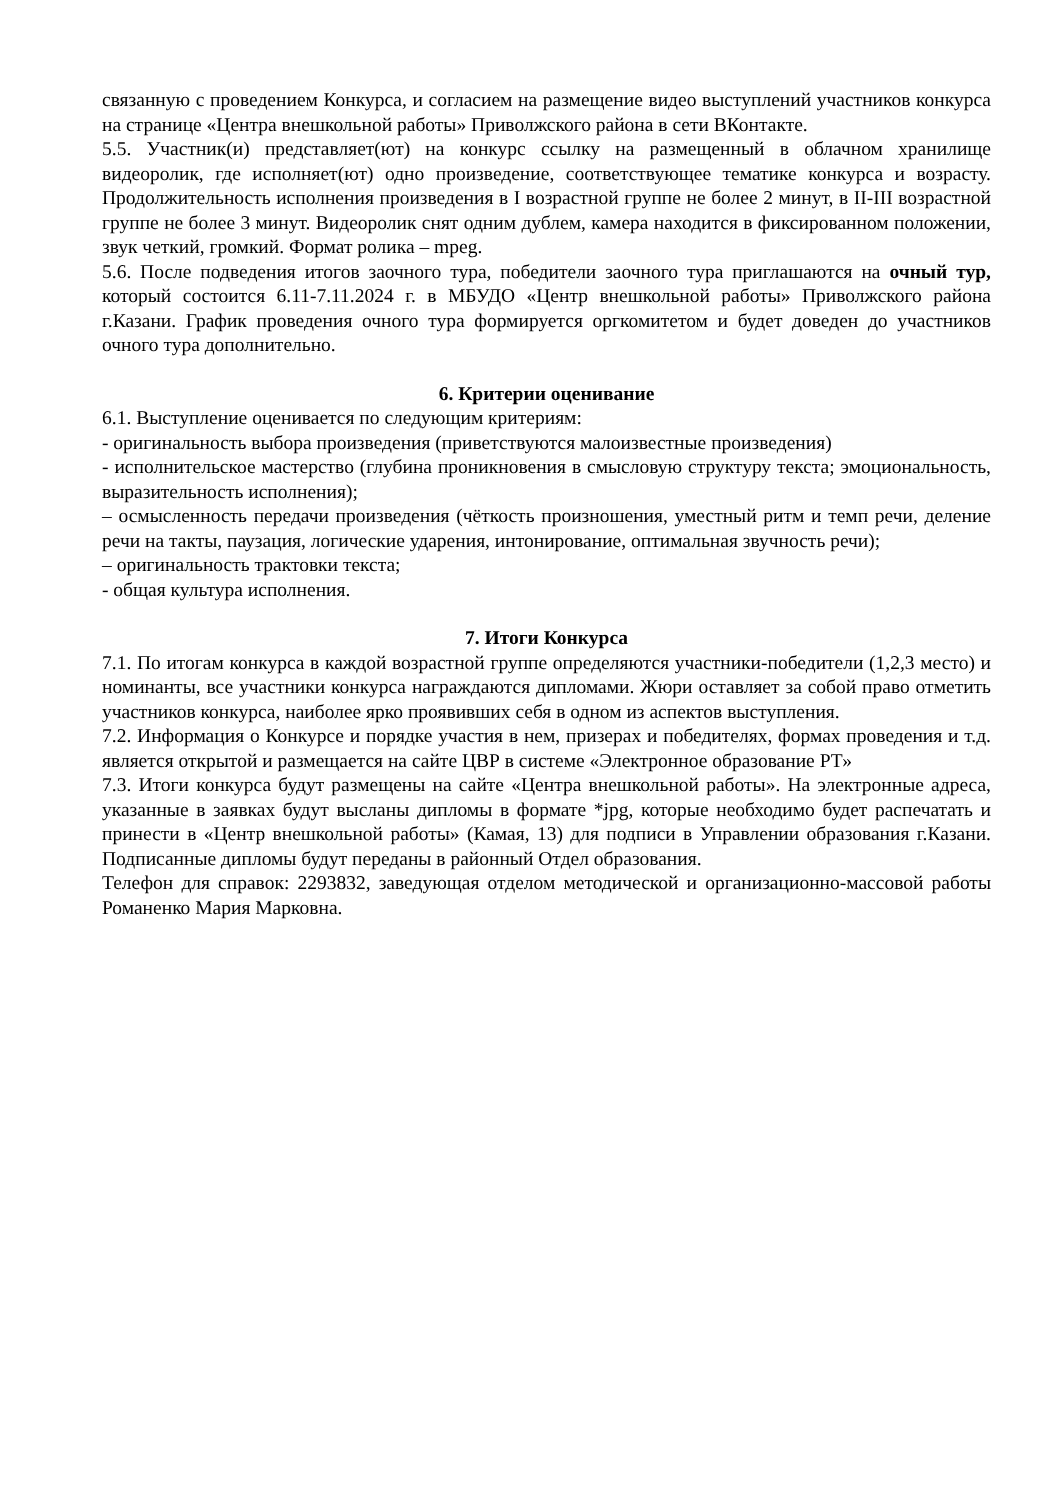связанную с проведением Конкурса, и согласием на размещение видео выступлений участников конкурса на странице «Центра внешкольной работы» Приволжского района в сети ВКонтакте.
5.5. Участник(и) представляет(ют) на конкурс ссылку на размещенный в облачном хранилище видеоролик, где исполняет(ют) одно произведение, соответствующее тематике конкурса и возрасту. Продолжительность исполнения произведения в I возрастной группе не более 2 минут, в II-III возрастной группе не более 3 минут. Видеоролик снят одним дублем, камера находится в фиксированном положении, звук четкий, громкий. Формат ролика – mpeg.
5.6. После подведения итогов заочного тура, победители заочного тура приглашаются на очный тур, который состоится 6.11-7.11.2024 г. в МБУДО «Центр внешкольной работы» Приволжского района г.Казани. График проведения очного тура формируется оргкомитетом и будет доведен до участников очного тура дополнительно.
6. Критерии оценивание
6.1. Выступление оценивается по следующим критериям:
- оригинальность выбора произведения (приветствуются малоизвестные произведения)
- исполнительское мастерство (глубина проникновения в смысловую структуру текста; эмоциональность, выразительность исполнения);
– осмысленность передачи произведения (чёткость произношения, уместный ритм и темп речи, деление речи на такты, паузация, логические ударения, интонирование, оптимальная звучность речи);
– оригинальность трактовки текста;
- общая культура исполнения.
7. Итоги Конкурса
7.1. По итогам конкурса в каждой возрастной группе определяются участники-победители (1,2,3 место) и номинанты, все участники конкурса награждаются дипломами. Жюри оставляет за собой право отметить участников конкурса, наиболее ярко проявивших себя в одном из аспектов выступления.
7.2. Информация о Конкурсе и порядке участия в нем, призерах и победителях, формах проведения и т.д. является открытой и размещается на сайте ЦВР в системе «Электронное образование РТ»
7.3. Итоги конкурса будут размещены на сайте «Центра внешкольной работы». На электронные адреса, указанные в заявках будут высланы дипломы в формате *jpg, которые необходимо будет распечатать и принести в «Центр внешкольной работы» (Камая, 13) для подписи в Управлении образования г.Казани. Подписанные дипломы будут переданы в районный Отдел образования.
Телефон для справок: 2293832, заведующая отделом методической и организационно-массовой работы Романенко Мария Марковна.